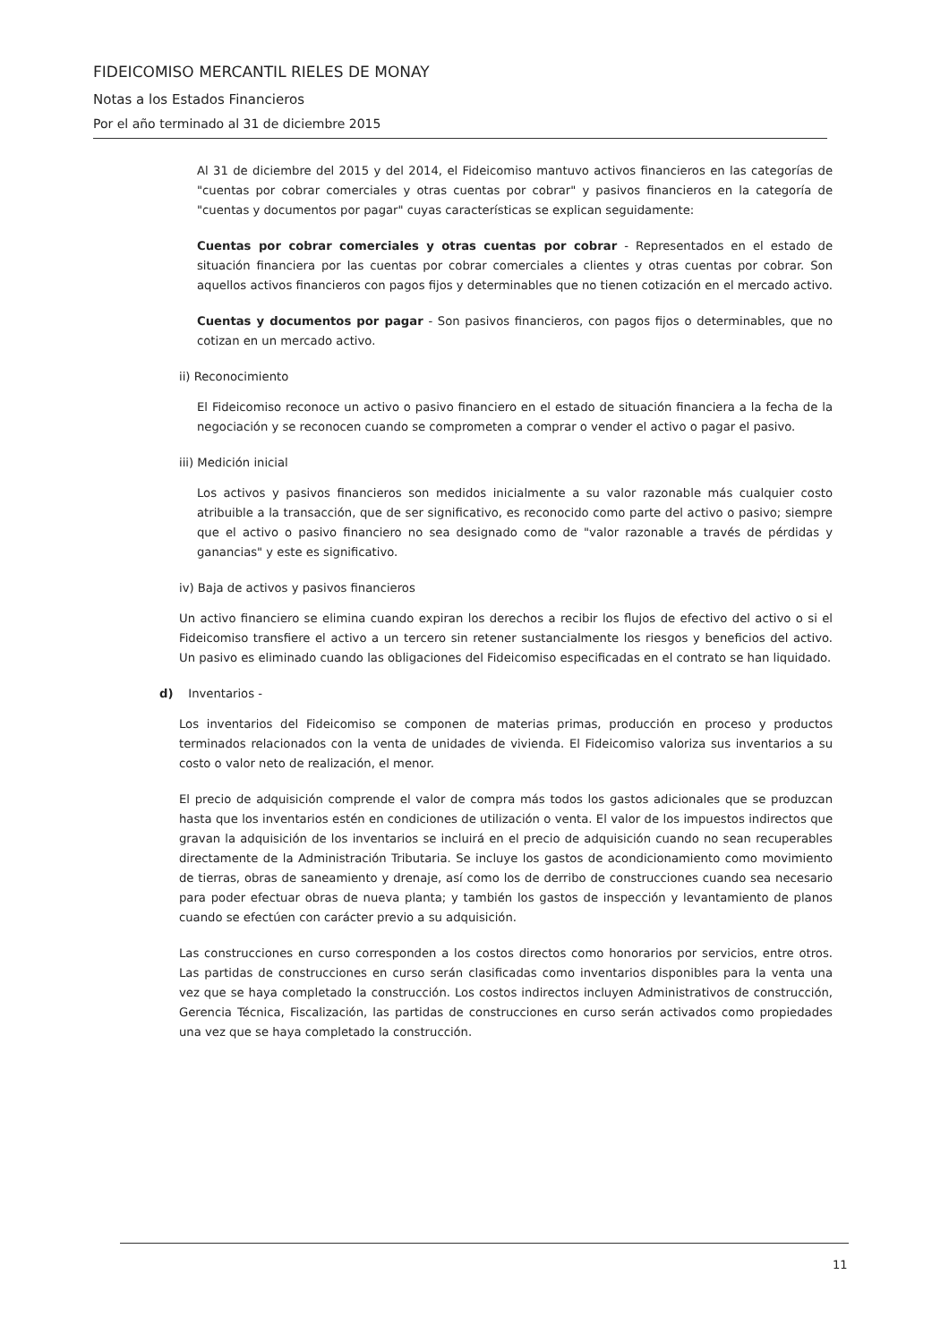FIDEICOMISO MERCANTIL RIELES DE MONAY
Notas a los Estados Financieros
Por el año terminado al 31 de diciembre 2015
Al 31 de diciembre del 2015 y del 2014, el Fideicomiso mantuvo activos financieros en las categorías de "cuentas por cobrar comerciales y otras cuentas por cobrar" y pasivos financieros en la categoría de "cuentas y documentos por pagar" cuyas características se explican seguidamente:
Cuentas por cobrar comerciales y otras cuentas por cobrar - Representados en el estado de situación financiera por las cuentas por cobrar comerciales a clientes y otras cuentas por cobrar. Son aquellos activos financieros con pagos fijos y determinables que no tienen cotización en el mercado activo.
Cuentas y documentos por pagar - Son pasivos financieros, con pagos fijos o determinables, que no cotizan en un mercado activo.
ii) Reconocimiento
El Fideicomiso reconoce un activo o pasivo financiero en el estado de situación financiera a la fecha de la negociación y se reconocen cuando se comprometen a comprar o vender el activo o pagar el pasivo.
iii) Medición inicial
Los activos y pasivos financieros son medidos inicialmente a su valor razonable más cualquier costo atribuible a la transacción, que de ser significativo, es reconocido como parte del activo o pasivo; siempre que el activo o pasivo financiero no sea designado como de "valor razonable a través de pérdidas y ganancias" y este es significativo.
iv) Baja de activos y pasivos financieros
Un activo financiero se elimina cuando expiran los derechos a recibir los flujos de efectivo del activo o si el Fideicomiso transfiere el activo a un tercero sin retener sustancialmente los riesgos y beneficios del activo. Un pasivo es eliminado cuando las obligaciones del Fideicomiso especificadas en el contrato se han liquidado.
d) Inventarios -
Los inventarios del Fideicomiso se componen de materias primas, producción en proceso y productos terminados relacionados con la venta de unidades de vivienda. El Fideicomiso valoriza sus inventarios a su costo o valor neto de realización, el menor.
El precio de adquisición comprende el valor de compra más todos los gastos adicionales que se produzcan hasta que los inventarios estén en condiciones de utilización o venta. El valor de los impuestos indirectos que gravan la adquisición de los inventarios se incluirá en el precio de adquisición cuando no sean recuperables directamente de la Administración Tributaria. Se incluye los gastos de acondicionamiento como movimiento de tierras, obras de saneamiento y drenaje, así como los de derribo de construcciones cuando sea necesario para poder efectuar obras de nueva planta; y también los gastos de inspección y levantamiento de planos cuando se efectúen con carácter previo a su adquisición.
Las construcciones en curso corresponden a los costos directos como honorarios por servicios, entre otros. Las partidas de construcciones en curso serán clasificadas como inventarios disponibles para la venta una vez que se haya completado la construcción. Los costos indirectos incluyen Administrativos de construcción, Gerencia Técnica, Fiscalización, las partidas de construcciones en curso serán activados como propiedades una vez que se haya completado la construcción.
11